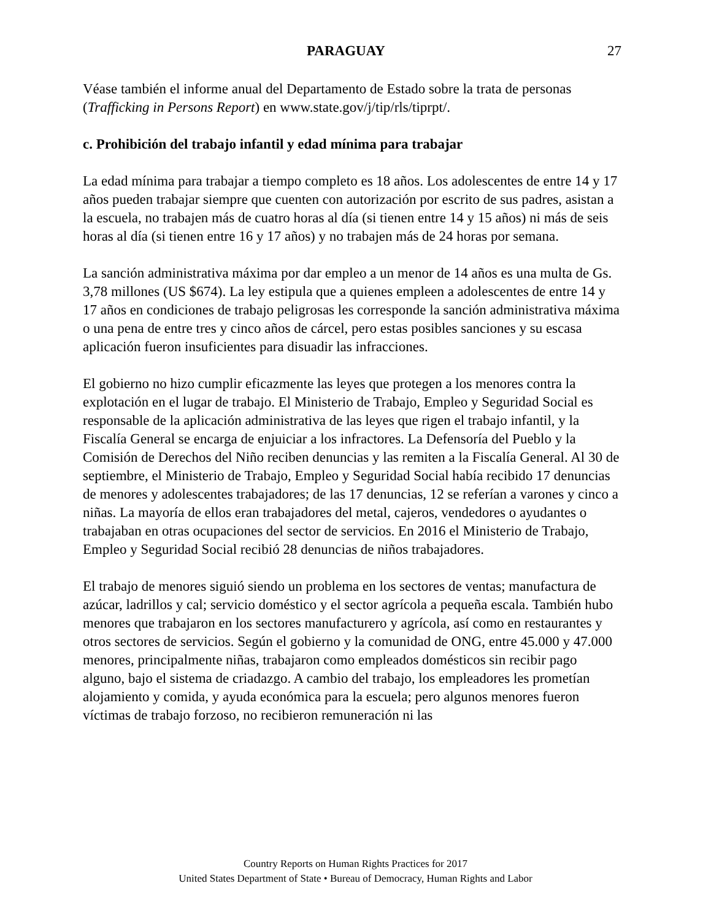PARAGUAY 27
Véase también el informe anual del Departamento de Estado sobre la trata de personas (Trafficking in Persons Report) en www.state.gov/j/tip/rls/tiprpt/.
c. Prohibición del trabajo infantil y edad mínima para trabajar
La edad mínima para trabajar a tiempo completo es 18 años. Los adolescentes de entre 14 y 17 años pueden trabajar siempre que cuenten con autorización por escrito de sus padres, asistan a la escuela, no trabajen más de cuatro horas al día (si tienen entre 14 y 15 años) ni más de seis horas al día (si tienen entre 16 y 17 años) y no trabajen más de 24 horas por semana.
La sanción administrativa máxima por dar empleo a un menor de 14 años es una multa de Gs. 3,78 millones (US $674). La ley estipula que a quienes empleen a adolescentes de entre 14 y 17 años en condiciones de trabajo peligrosas les corresponde la sanción administrativa máxima o una pena de entre tres y cinco años de cárcel, pero estas posibles sanciones y su escasa aplicación fueron insuficientes para disuadir las infracciones.
El gobierno no hizo cumplir eficazmente las leyes que protegen a los menores contra la explotación en el lugar de trabajo. El Ministerio de Trabajo, Empleo y Seguridad Social es responsable de la aplicación administrativa de las leyes que rigen el trabajo infantil, y la Fiscalía General se encarga de enjuiciar a los infractores. La Defensoría del Pueblo y la Comisión de Derechos del Niño reciben denuncias y las remiten a la Fiscalía General. Al 30 de septiembre, el Ministerio de Trabajo, Empleo y Seguridad Social había recibido 17 denuncias de menores y adolescentes trabajadores; de las 17 denuncias, 12 se referían a varones y cinco a niñas. La mayoría de ellos eran trabajadores del metal, cajeros, vendedores o ayudantes o trabajaban en otras ocupaciones del sector de servicios. En 2016 el Ministerio de Trabajo, Empleo y Seguridad Social recibió 28 denuncias de niños trabajadores.
El trabajo de menores siguió siendo un problema en los sectores de ventas; manufactura de azúcar, ladrillos y cal; servicio doméstico y el sector agrícola a pequeña escala. También hubo menores que trabajaron en los sectores manufacturero y agrícola, así como en restaurantes y otros sectores de servicios. Según el gobierno y la comunidad de ONG, entre 45.000 y 47.000 menores, principalmente niñas, trabajaron como empleados domésticos sin recibir pago alguno, bajo el sistema de criadazgo. A cambio del trabajo, los empleadores les prometían alojamiento y comida, y ayuda económica para la escuela; pero algunos menores fueron víctimas de trabajo forzoso, no recibieron remuneración ni las
Country Reports on Human Rights Practices for 2017
United States Department of State • Bureau of Democracy, Human Rights and Labor